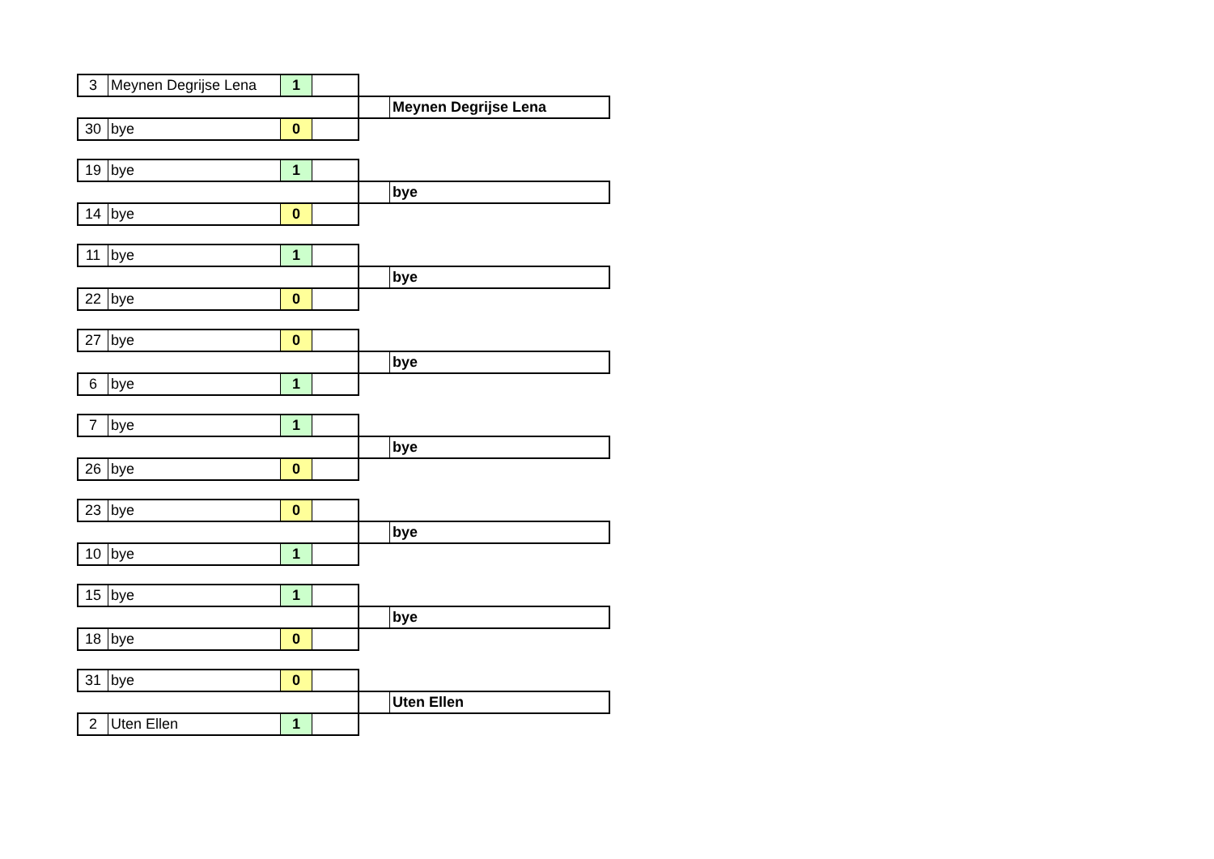| 3 | Meynen Degrijse Lena | 1 | | | |
| | | | | | Meynen Degrijse Lena |
| 30 | bye | 0 | | | |
| 19 | bye | 1 | | | |
| | | | | | bye |
| 14 | bye | 0 | | | |
| 11 | bye | 1 | | | |
| | | | | | bye |
| 22 | bye | 0 | | | |
| 27 | bye | 0 | | | |
| | | | | | bye |
| 6 | bye | 1 | | | |
| 7 | bye | 1 | | | |
| | | | | | bye |
| 26 | bye | 0 | | | |
| 23 | bye | 0 | | | |
| | | | | | bye |
| 10 | bye | 1 | | | |
| 15 | bye | 1 | | | |
| | | | | | bye |
| 18 | bye | 0 | | | |
| 31 | bye | 0 | | | |
| | | | | | Uten Ellen |
| 2 | Uten Ellen | 1 | | | |